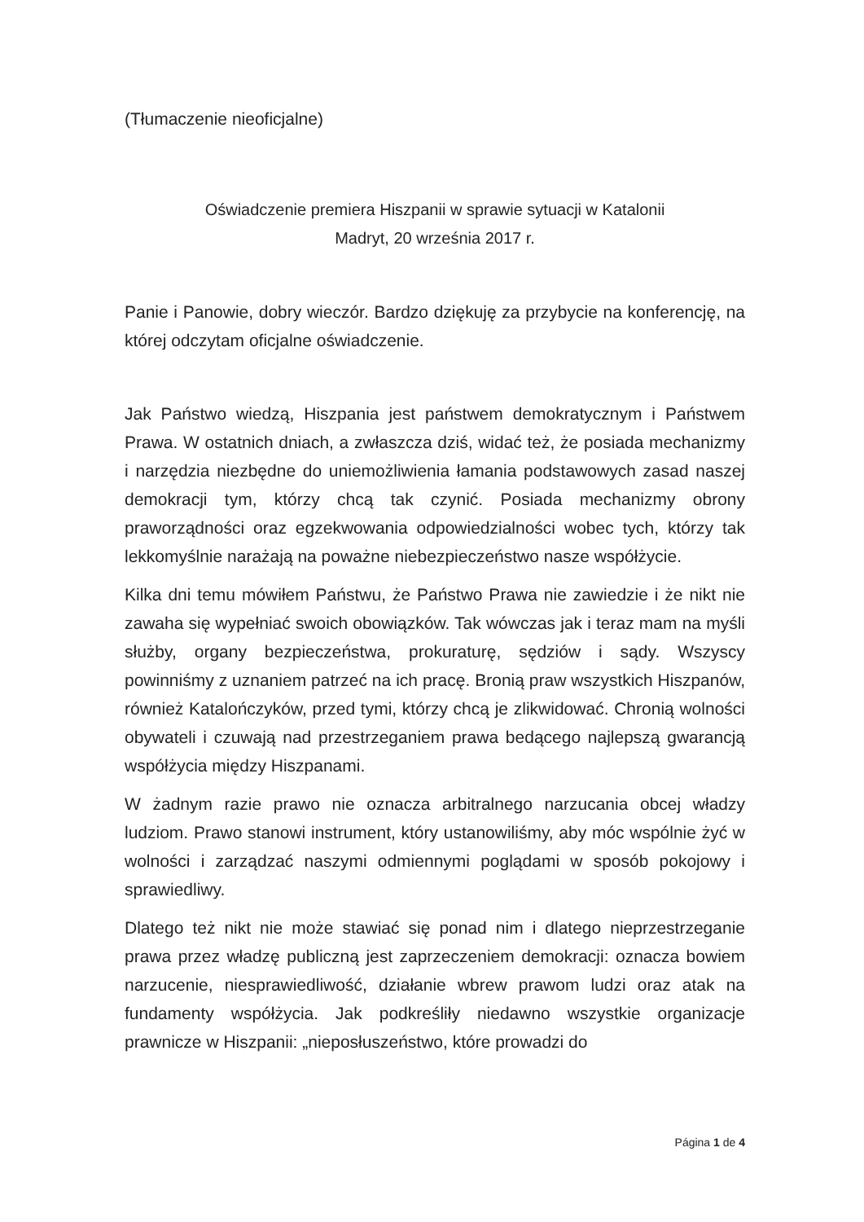(Tłumaczenie nieoficjalne)
Oświadczenie premiera Hiszpanii w sprawie sytuacji w Katalonii
Madryt, 20 września 2017 r.
Panie i Panowie, dobry wieczór. Bardzo dziękuję za przybycie na konferencję, na której odczytam oficjalne oświadczenie.
Jak Państwo wiedzą, Hiszpania jest państwem demokratycznym i Państwem Prawa. W ostatnich dniach, a zwłaszcza dziś, widać też, że posiada mechanizmy i narzędzia niezbędne do uniemożliwienia łamania podstawowych zasad naszej demokracji tym, którzy chcą tak czynić. Posiada mechanizmy obrony praworządności oraz egzekwowania odpowiedzialności wobec tych, którzy tak lekkomyślnie narażają na poważne niebezpieczeństwo nasze współżycie.
Kilka dni temu mówiłem Państwu, że Państwo Prawa nie zawiedzie i że nikt nie zawaha się wypełniać swoich obowiązków. Tak wówczas jak i teraz mam na myśli służby, organy bezpieczeństwa, prokuraturę, sędziów i sądy. Wszyscy powinniśmy z uznaniem patrzeć na ich pracę. Bronią praw wszystkich Hiszpanów, również Katalończyków, przed tymi, którzy chcą je zlikwidować. Chronią wolności obywateli i czuwają nad przestrzeganiem prawa bedącego najlepszą gwarancją współżycia między Hiszpanami.
W żadnym razie prawo nie oznacza arbitralnego narzucania obcej władzy ludziom. Prawo stanowi instrument, który ustanowiliśmy, aby móc wspólnie żyć w wolności i zarządzać naszymi odmiennymi poglądami w sposób pokojowy i sprawiedliwy.
Dlatego też nikt nie może stawiać się ponad nim i dlatego nieprzestrzeganie prawa przez władzę publiczną jest zaprzeczeniem demokracji: oznacza bowiem narzucenie, niesprawiedliwość, działanie wbrew prawom ludzi oraz atak na fundamenty współżycia. Jak podkreśliły niedawno wszystkie organizacje prawnicze w Hiszpanii: „nieposłuszeństwo, które prowadzi do
Página 1 de 4